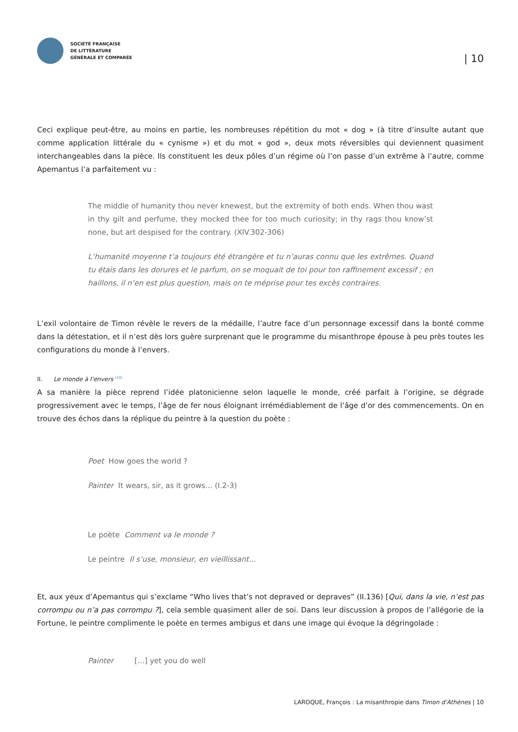SOCIÉTÉ FRANÇAISE
DE LITTÉRATURE
GÉNÉRALE ET COMPARÉE
| 10
Ceci explique peut-être, au moins en partie, les nombreuses répétition du mot « dog » (à titre d’insulte autant que comme application littérale du « cynisme ») et du mot « god », deux mots réversibles qui deviennent quasiment interchangeables dans la pièce. Ils constituent les deux pôles d’un régime où l’on passe d’un extrême à l’autre, comme Apemantus l’a parfaitement vu :
The middle of humanity thou never knewest, but the extremity of both ends. When thou wast in thy gilt and perfume, they mocked thee for too much curiosity; in thy rags thou know’st none, but art despised for the contrary. (XIV.302-306)
L’humanité moyenne t’a toujours été étrangère et tu n’auras connu que les extrêmes. Quand tu étais dans les dorures et le parfum, on se moquait de toi pour ton raffinement excessif ; en haillons, il n’en est plus question, mais on te méprise pour tes excès contraires.
L’exil volontaire de Timon révèle le revers de la médaille, l’autre face d’un personnage excessif dans la bonté comme dans la détestation, et il n’est dès lors guère surprenant que le programme du misanthrope épouse à peu près toutes les configurations du monde à l’envers.
II. Le monde à l’envers <sup>[10]</sup>
A sa manière la pièce reprend l’idée platonicienne selon laquelle le monde, créé parfait à l’origine, se dégrade progressivement avec le temps, l’âge de fer nous éloignant irrémédiablement de l’âge d’or des commencements. On en trouve des échos dans la réplique du peintre à la question du poète :
Poet How goes the world ?
Painter It wears, sir, as it grows… (I.2-3)
Le poète Comment va le monde ?
Le peintre Il s’use, monsieur, en vieillissant…
Et, aux yeux d’Apemantus qui s’exclame “Who lives that’s not depraved or depraves” (II.136) [Qui, dans la vie, n’est pas corrompu ou n’a pas corrompu ?], cela semble quasiment aller de soi. Dans leur discussion à propos de l’allégorie de la Fortune, le peintre complimente le poète en termes ambigus et dans une image qui évoque la dégringolade :
Painter […] yet you do well
LAROQUE, François : La misanthropie dans Timon d’Athènes | 10